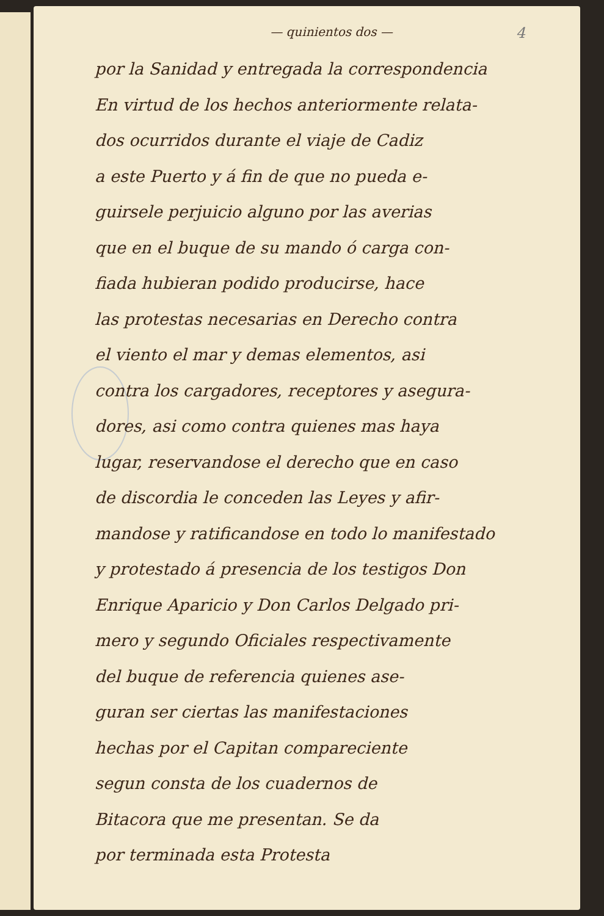— quinientos dos —
4
por la Sanidad y entregada la correspondencia
En virtud de los hechos anteriormente relata-
dos ocurridos durante el viaje de Cadiz
a este Puerto y á fin de que no pueda e-
guirsele perjuicio alguno por las averias
que en el buque de su mando ó carga con-
fiada hubieran podido producirse, hace
las protestas necesarias en Derecho contra
el viento el mar y demas elementos, asi
contra los cargadores, receptores y asegura-
dores, asi como contra quienes mas haya
lugar, reservandose el derecho que en caso
de discordia le conceden las Leyes y afir-
mandose y ratificandose en todo lo manifestado
y protestado á presencia de los testigos Don
Enrique Aparicio y Don Carlos Delgado pri-
mero y segundo Oficiales respectivamente
del buque de referencia quienes ase-
guran ser ciertas las manifestaciones
hechas por el Capitan compareciente
segun consta de los cuadernos de
Bitacora que me presentan. Se da
por terminada esta Protesta